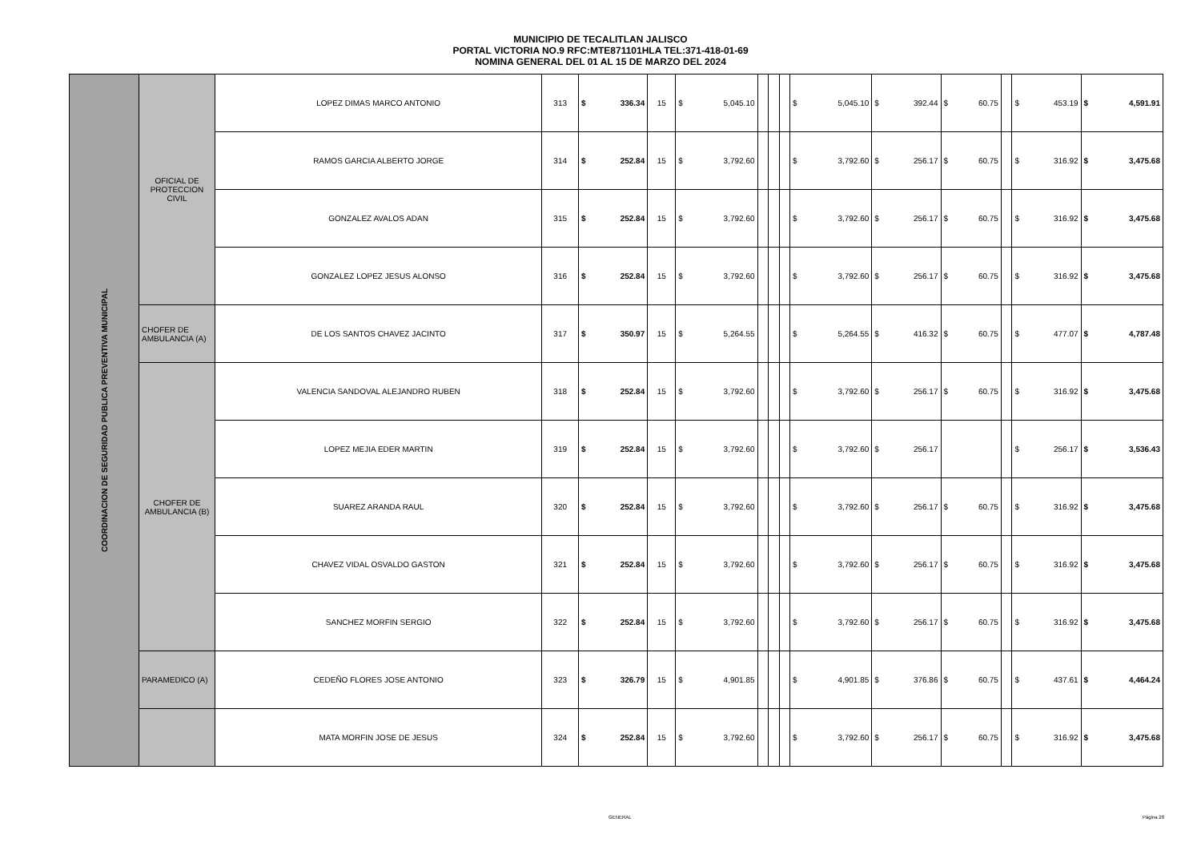MUNICIPIO DE TECALITLAN JALISCO
PORTAL VICTORIA NO.9 RFC:MTE871101HLA TEL:371-418-01-69
NOMINA GENERAL DEL 01 AL 15 DE MARZO DEL 2024
| COORDINACION DE SEGURIDAD PUBLICA PREVENTIVA MUNICIPAL | OFICIAL DE PROTECCION CIVIL | LOPEZ DIMAS MARCO ANTONIO | 313 | $ | 336.34 | 15 | $ | 5,045.10 | | | | $ | 5,045.10 | $ | 392.44 | $ | 60.75 | | $ | 453.19 | $ | 4,591.91 |
| | | RAMOS GARCIA ALBERTO JORGE | 314 | $ | 252.84 | 15 | $ | 3,792.60 | | | | $ | 3,792.60 | $ | 256.17 | $ | 60.75 | | $ | 316.92 | $ | 3,475.68 |
| | | GONZALEZ AVALOS ADAN | 315 | $ | 252.84 | 15 | $ | 3,792.60 | | | | $ | 3,792.60 | $ | 256.17 | $ | 60.75 | | $ | 316.92 | $ | 3,475.68 |
| | | GONZALEZ LOPEZ JESUS ALONSO | 316 | $ | 252.84 | 15 | $ | 3,792.60 | | | | $ | 3,792.60 | $ | 256.17 | $ | 60.75 | | $ | 316.92 | $ | 3,475.68 |
| | CHOFER DE AMBULANCIA (A) | DE LOS SANTOS CHAVEZ JACINTO | 317 | $ | 350.97 | 15 | $ | 5,264.55 | | | | $ | 5,264.55 | $ | 416.32 | $ | 60.75 | | $ | 477.07 | $ | 4,787.48 |
| | CHOFER DE AMBULANCIA (B) | VALENCIA SANDOVAL ALEJANDRO RUBEN | 318 | $ | 252.84 | 15 | $ | 3,792.60 | | | | $ | 3,792.60 | $ | 256.17 | $ | 60.75 | | $ | 316.92 | $ | 3,475.68 |
| | | LOPEZ MEJIA EDER MARTIN | 319 | $ | 252.84 | 15 | $ | 3,792.60 | | | | $ | 3,792.60 | $ | 256.17 | | | | $ | 256.17 | $ | 3,536.43 |
| | | SUAREZ ARANDA RAUL | 320 | $ | 252.84 | 15 | $ | 3,792.60 | | | | $ | 3,792.60 | $ | 256.17 | $ | 60.75 | | $ | 316.92 | $ | 3,475.68 |
| | | CHAVEZ VIDAL OSVALDO GASTON | 321 | $ | 252.84 | 15 | $ | 3,792.60 | | | | $ | 3,792.60 | $ | 256.17 | $ | 60.75 | | $ | 316.92 | $ | 3,475.68 |
| | | SANCHEZ MORFIN SERGIO | 322 | $ | 252.84 | 15 | $ | 3,792.60 | | | | $ | 3,792.60 | $ | 256.17 | $ | 60.75 | | $ | 316.92 | $ | 3,475.68 |
| | PARAMEDICO (A) | CEDEÑO FLORES JOSE ANTONIO | 323 | $ | 326.79 | 15 | $ | 4,901.85 | | | | $ | 4,901.85 | $ | 376.86 | $ | 60.75 | | $ | 437.61 | $ | 4,464.24 |
| | | MATA MORFIN JOSE DE JESUS | 324 | $ | 252.84 | 15 | $ | 3,792.60 | | | | $ | 3,792.60 | $ | 256.17 | $ | 60.75 | | $ | 316.92 | $ | 3,475.68 |
GENERAL Página 28